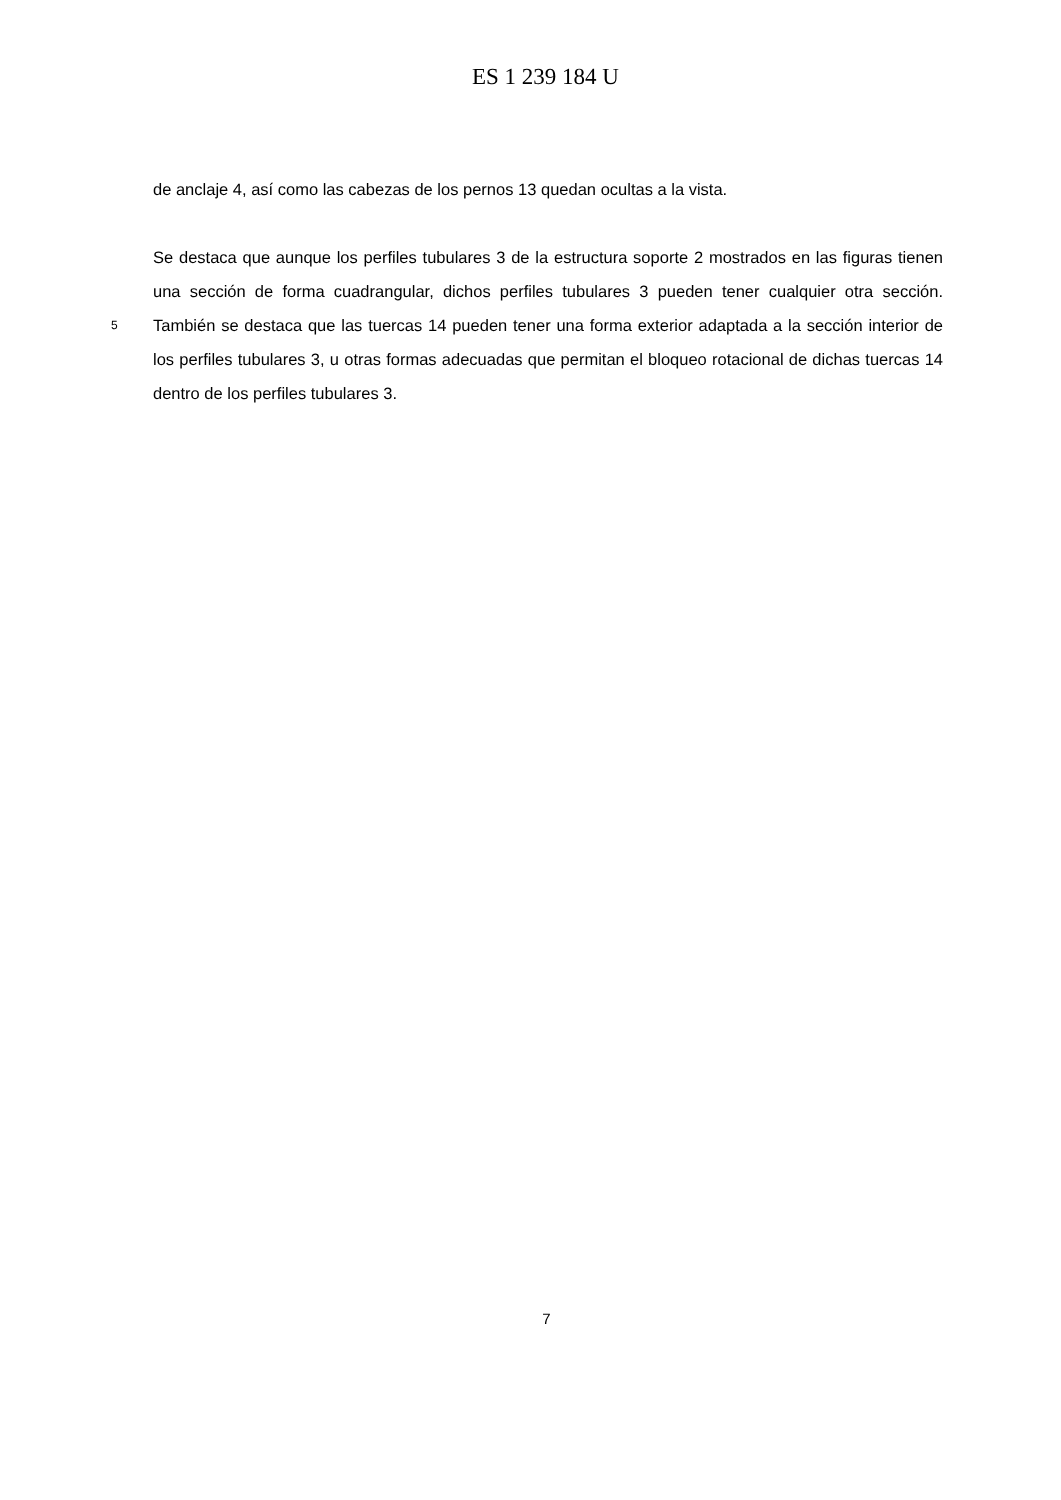ES 1 239 184 U
de anclaje 4, así como las cabezas de los pernos 13 quedan ocultas a la vista.
Se destaca que aunque los perfiles tubulares 3 de la estructura soporte 2 mostrados en las figuras tienen una sección de forma cuadrangular, dichos perfiles tubulares 3 pueden tener
5
cualquier otra sección. También se destaca que las tuercas 14 pueden tener una forma exterior adaptada a la sección interior de los perfiles tubulares 3, u otras formas adecuadas que permitan el bloqueo rotacional de dichas tuercas 14 dentro de los perfiles tubulares 3.
7